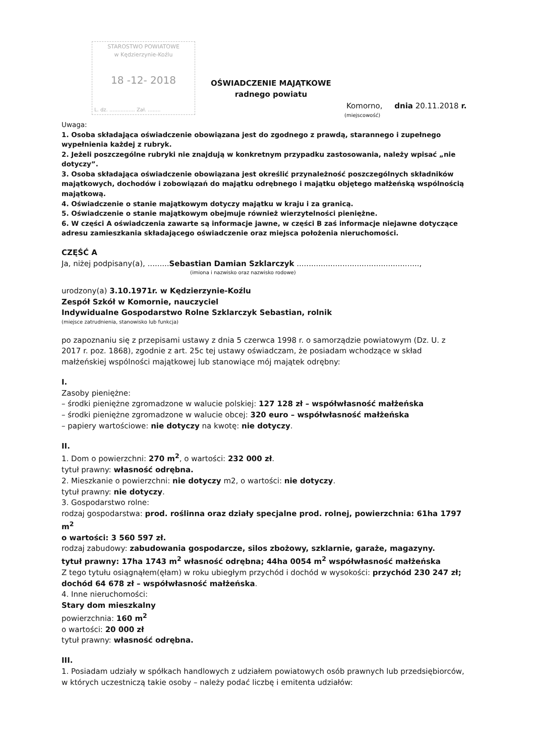STAROSTWO POWIATOWE
w Kędzierzynie-Koźlu
18 -12- 2018
L. dz. ................ Zał. ........
OŚWIADCZENIE MAJĄTKOWE
radnego powiatu
Komorno, dnia 20.11.2018 r.
(miejscowość)
Uwaga:
1. Osoba składająca oświadczenie obowiązana jest do zgodnego z prawdą, starannego i zupełnego wypełnienia każdej z rubryk.
2. Jeżeli poszczególne rubryki nie znajdują w konkretnym przypadku zastosowania, należy wpisać „nie dotyczy”.
3. Osoba składająca oświadczenie obowiązana jest określić przynależność poszczególnych składników majątkowych, dochodów i zobowiązań do majątku odrębnego i majątku objętego małżeńską wspólnością majątkową.
4. Oświadczenie o stanie majątkowym dotyczy majątku w kraju i za granicą.
5. Oświadczenie o stanie majątkowym obejmuje również wierzytelności pieniężne.
6. W części A oświadczenia zawarte są informacje jawne, w części B zaś informacje niejawne dotyczące adresu zamieszkania składającego oświadczenie oraz miejsca położenia nieruchomości.
CZĘŚĆ A
Ja, niżej podpisany(a), .........Sebastian Damian Szklarczyk ...................................................,
(imiona i nazwisko oraz nazwisko rodowe)
urodzony(a) 3.10.1971r. w Kędzierzynie-Koźlu
Zespół Szkół w Komornie, nauczyciel
Indywidualne Gospodarstwo Rolne Szklarczyk Sebastian, rolnik
(miejsce zatrudnienia, stanowisko lub funkcja)
po zapoznaniu się z przepisami ustawy z dnia 5 czerwca 1998 r. o samorządzie powiatowym (Dz. U. z 2017 r. poz. 1868), zgodnie z art. 25c tej ustawy oświadczam, że posiadam wchodzące w skład małżeńskiej wspólności majątkowej lub stanowiące mój majątek odrębny:
I.
Zasoby pieniężne:
– środki pieniężne zgromadzone w walucie polskiej: 127 128 zł – współwłasność małżeńska
– środki pieniężne zgromadzone w walucie obcej: 320 euro – współwłasność małżeńska
– papiery wartościowe: nie dotyczy na kwotę: nie dotyczy.
II.
1. Dom o powierzchni: 270 m<sup>2</sup>, o wartości: 232 000 zł.
tytuł prawny: własność odrębna.
2. Mieszkanie o powierzchni: nie dotyczy m2, o wartości: nie dotyczy.
tytuł prawny: nie dotyczy.
3. Gospodarstwo rolne:
rodzaj gospodarstwa: prod. roślinna oraz działy specjalne prod. rolnej, powierzchnia: 61ha 1797 m<sup>2</sup>
o wartości: 3 560 597 zł.
rodzaj zabudowy: zabudowania gospodarcze, silos zbożowy, szklarnie, garaże, magazyny.
tytuł prawny: 17ha 1743 m<sup>2</sup> własność odrębna; 44ha 0054 m<sup>2</sup> współwłasność małżeńska
Z tego tytułu osiągnąłem(ęłam) w roku ubiegłym przychód i dochód w wysokości: przychód 230 247 zł; dochód 64 678 zł – współwłasność małżeńska.
4. Inne nieruchomości:
Stary dom mieszkalny
powierzchnia: 160 m<sup>2</sup>
o wartości: 20 000 zł
tytuł prawny: własność odrębna.
III.
1. Posiadam udziały w spółkach handlowych z udziałem powiatowych osób prawnych lub przedsiębiorców, w których uczestniczą takie osoby – należy podać liczbę i emitenta udziałów: